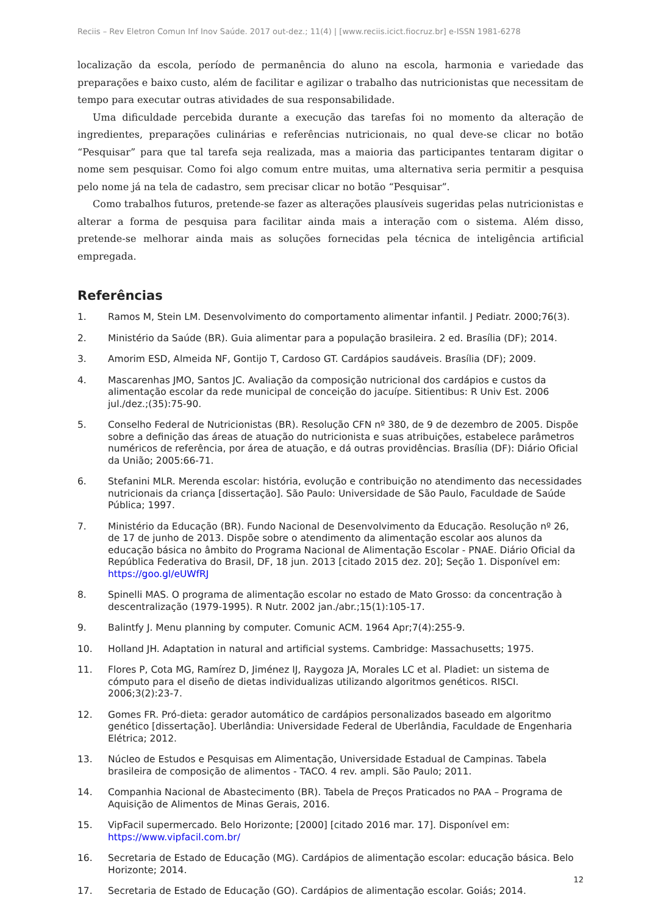Reciis – Rev Eletron Comun Inf Inov Saúde. 2017 out-dez.; 11(4) | [www.reciis.icict.fiocruz.br] e-ISSN 1981-6278
localização da escola, período de permanência do aluno na escola, harmonia e variedade das preparações e baixo custo, além de facilitar e agilizar o trabalho das nutricionistas que necessitam de tempo para executar outras atividades de sua responsabilidade.
Uma dificuldade percebida durante a execução das tarefas foi no momento da alteração de ingredientes, preparações culinárias e referências nutricionais, no qual deve-se clicar no botão “Pesquisar” para que tal tarefa seja realizada, mas a maioria das participantes tentaram digitar o nome sem pesquisar. Como foi algo comum entre muitas, uma alternativa seria permitir a pesquisa pelo nome já na tela de cadastro, sem precisar clicar no botão “Pesquisar”.
Como trabalhos futuros, pretende-se fazer as alterações plausíveis sugeridas pelas nutricionistas e alterar a forma de pesquisa para facilitar ainda mais a interação com o sistema. Além disso, pretende-se melhorar ainda mais as soluções fornecidas pela técnica de inteligência artificial empregada.
Referências
1. Ramos M, Stein LM. Desenvolvimento do comportamento alimentar infantil. J Pediatr. 2000;76(3).
2. Ministério da Saúde (BR). Guia alimentar para a população brasileira. 2 ed. Brasília (DF); 2014.
3. Amorim ESD, Almeida NF, Gontijo T, Cardoso GT. Cardápios saudáveis. Brasília (DF); 2009.
4. Mascarenhas JMO, Santos JC. Avaliação da composição nutricional dos cardápios e custos da alimentação escolar da rede municipal de conceição do jacuípe. Sitientibus: R Univ Est. 2006 jul./dez.;(35):75-90.
5. Conselho Federal de Nutricionistas (BR). Resolução CFN nº 380, de 9 de dezembro de 2005. Dispõe sobre a definição das áreas de atuação do nutricionista e suas atribuições, estabelece parâmetros numéricos de referência, por área de atuação, e dá outras providências. Brasília (DF): Diário Oficial da União; 2005:66-71.
6. Stefanini MLR. Merenda escolar: história, evolução e contribuição no atendimento das necessidades nutricionais da criança [dissertação]. São Paulo: Universidade de São Paulo, Faculdade de Saúde Pública; 1997.
7. Ministério da Educação (BR). Fundo Nacional de Desenvolvimento da Educação. Resolução nº 26, de 17 de junho de 2013. Dispõe sobre o atendimento da alimentação escolar aos alunos da educação básica no âmbito do Programa Nacional de Alimentação Escolar - PNAE. Diário Oficial da República Federativa do Brasil, DF, 18 jun. 2013 [citado 2015 dez. 20]; Seção 1. Disponível em: https://goo.gl/eUWfRJ
8. Spinelli MAS. O programa de alimentação escolar no estado de Mato Grosso: da concentração à descentralização (1979-1995). R Nutr. 2002 jan./abr.;15(1):105-17.
9. Balintfy J. Menu planning by computer. Comunic ACM. 1964 Apr;7(4):255-9.
10. Holland JH. Adaptation in natural and artificial systems. Cambridge: Massachusetts; 1975.
11. Flores P, Cota MG, Ramírez D, Jiménez IJ, Raygoza JA, Morales LC et al. Pladiet: un sistema de cómputo para el diseño de dietas individualizas utilizando algoritmos genéticos. RISCI. 2006;3(2):23-7.
12. Gomes FR. Pró-dieta: gerador automático de cardápios personalizados baseado em algoritmo genético [dissertação]. Uberlândia: Universidade Federal de Uberlândia, Faculdade de Engenharia Elétrica; 2012.
13. Núcleo de Estudos e Pesquisas em Alimentação, Universidade Estadual de Campinas. Tabela brasileira de composição de alimentos - TACO. 4 rev. ampli. São Paulo; 2011.
14. Companhia Nacional de Abastecimento (BR). Tabela de Preços Praticados no PAA – Programa de Aquisição de Alimentos de Minas Gerais, 2016.
15. VipFacil supermercado. Belo Horizonte; [2000] [citado 2016 mar. 17]. Disponível em: https://www.vipfacil.com.br/
16. Secretaria de Estado de Educação (MG). Cardápios de alimentação escolar: educação básica. Belo Horizonte; 2014.
17. Secretaria de Estado de Educação (GO). Cardápios de alimentação escolar. Goiás; 2014.
12